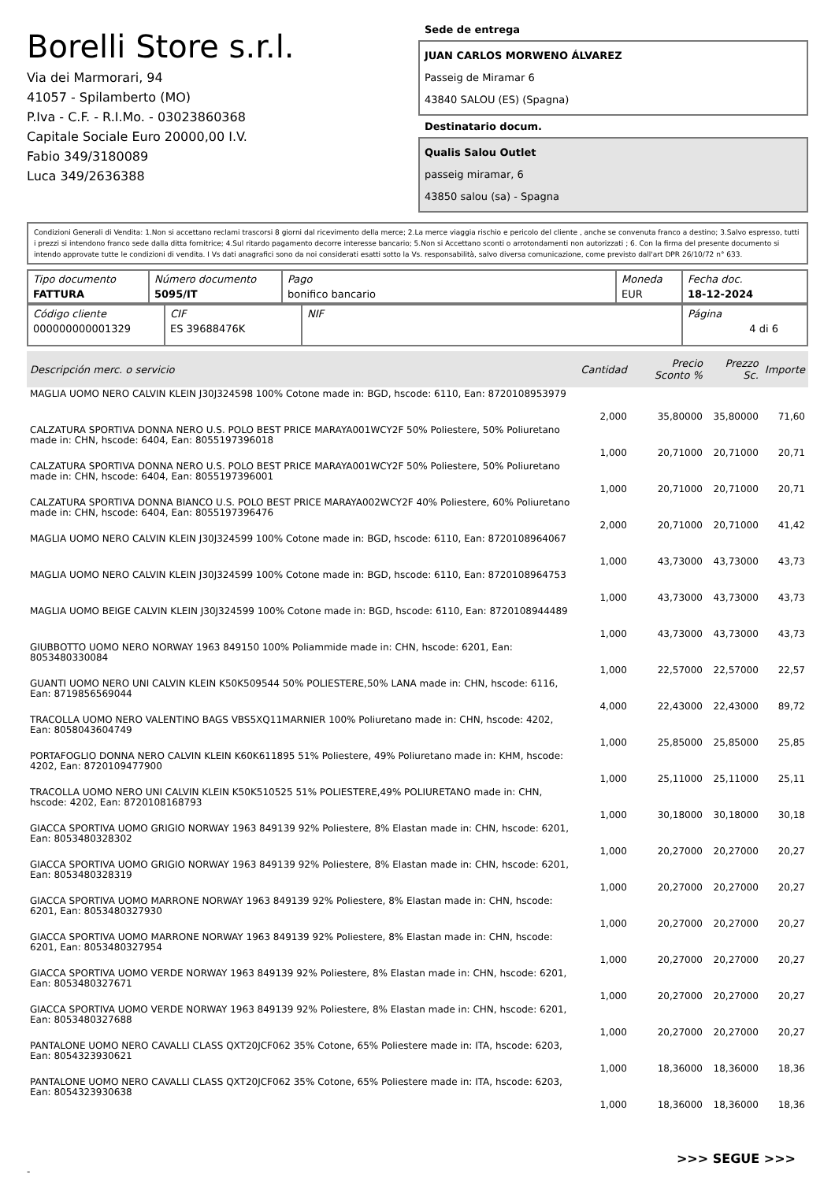Borelli Store s.r.l.
Via dei Marmorari, 94
41057 - Spilamberto (MO)
P.Iva - C.F. - R.I.Mo. - 03023860368
Capitale Sociale Euro 20000,00 I.V.
Fabio 349/3180089
Luca 349/2636388
Sede de entrega
JUAN CARLOS MORWENO ÁLVAREZ
Passeig de Miramar 6
43840 SALOU (ES) (Spagna)
Destinatario docum.
Qualis Salou Outlet
passeig miramar, 6
43850 salou (sa) - Spagna
Condizioni Generali di Vendita: 1.Non si accettano reclami trascorsi 8 giorni dal ricevimento della merce; 2.La merce viaggia rischio e pericolo del cliente , anche se convenuta franco a destino; 3.Salvo espresso, tutti i prezzi si intendono franco sede dalla ditta fornitrice; 4.Sul ritardo pagamento decorre interesse bancario; 5.Non si Accettano sconti o arrotondamenti non autorizzati ; 6. Con la firma del presente documento si intendo approvate tutte le condizioni di vendita. I Vs dati anagrafici sono da noi considerati esatti sotto la Vs. responsabilità, salvo diversa comunicazione, come previsto dall'art DPR 26/10/72 n° 633.
| Tipo documento FATTURA | Número documento 5095/IT | Pago bonifico bancario | Moneda EUR | Fecha doc. 18-12-2024 |
| Código cliente 000000000001329 | CIF ES 39688476K | NIF | Página 4 di 6 |
| Descripción merc. o servicio | Cantidad | Precio Sconto % | Prezzo Sc. | Importe |
| --- | --- | --- | --- | --- |
| MAGLIA UOMO NERO CALVIN KLEIN J30J324598 100% Cotone made in: BGD, hscode: 6110, Ean: 8720108953979 | 2,000 | 35,80000 | 35,80000 | 71,60 |
| CALZATURA SPORTIVA DONNA NERO U.S. POLO BEST PRICE MARAYA001WCY2F 50% Poliestere, 50% Poliuretano made in: CHN, hscode: 6404, Ean: 8055197396018 | 1,000 | 20,71000 | 20,71000 | 20,71 |
| CALZATURA SPORTIVA DONNA NERO U.S. POLO BEST PRICE MARAYA001WCY2F 50% Poliestere, 50% Poliuretano made in: CHN, hscode: 6404, Ean: 8055197396001 | 1,000 | 20,71000 | 20,71000 | 20,71 |
| CALZATURA SPORTIVA DONNA BIANCO U.S. POLO BEST PRICE MARAYA002WCY2F 40% Poliestere, 60% Poliuretano made in: CHN, hscode: 6404, Ean: 8055197396476 | 2,000 | 20,71000 | 20,71000 | 41,42 |
| MAGLIA UOMO NERO CALVIN KLEIN J30J324599 100% Cotone made in: BGD, hscode: 6110, Ean: 8720108964067 | 1,000 | 43,73000 | 43,73000 | 43,73 |
| MAGLIA UOMO NERO CALVIN KLEIN J30J324599 100% Cotone made in: BGD, hscode: 6110, Ean: 8720108964753 | 1,000 | 43,73000 | 43,73000 | 43,73 |
| MAGLIA UOMO BEIGE CALVIN KLEIN J30J324599 100% Cotone made in: BGD, hscode: 6110, Ean: 8720108944489 | 1,000 | 43,73000 | 43,73000 | 43,73 |
| GIUBBOTTO UOMO NERO NORWAY 1963 849150 100% Poliammide made in: CHN, hscode: 6201, Ean: 8053480330084 | 1,000 | 22,57000 | 22,57000 | 22,57 |
| GUANTI UOMO NERO UNI CALVIN KLEIN K50K509544 50% POLIESTERE,50% LANA made in: CHN, hscode: 6116, Ean: 8719856569044 | 4,000 | 22,43000 | 22,43000 | 89,72 |
| TRACOLLA UOMO NERO VALENTINO BAGS VBS5XQ11MARNIER 100% Poliuretano made in: CHN, hscode: 4202, Ean: 8058043604749 | 1,000 | 25,85000 | 25,85000 | 25,85 |
| PORTAFOGLIO DONNA NERO CALVIN KLEIN K60K611895 51% Poliestere, 49% Poliuretano made in: KHM, hscode: 4202, Ean: 8720109477900 | 1,000 | 25,11000 | 25,11000 | 25,11 |
| TRACOLLA UOMO NERO UNI CALVIN KLEIN K50K510525 51% POLIESTERE,49% POLIURETANO made in: CHN, hscode: 4202, Ean: 8720108168793 | 1,000 | 30,18000 | 30,18000 | 30,18 |
| GIACCA SPORTIVA UOMO GRIGIO NORWAY 1963 849139 92% Poliestere, 8% Elastan made in: CHN, hscode: 6201, Ean: 8053480328302 | 1,000 | 20,27000 | 20,27000 | 20,27 |
| GIACCA SPORTIVA UOMO GRIGIO NORWAY 1963 849139 92% Poliestere, 8% Elastan made in: CHN, hscode: 6201, Ean: 8053480328319 | 1,000 | 20,27000 | 20,27000 | 20,27 |
| GIACCA SPORTIVA UOMO MARRONE NORWAY 1963 849139 92% Poliestere, 8% Elastan made in: CHN, hscode: 6201, Ean: 8053480327930 | 1,000 | 20,27000 | 20,27000 | 20,27 |
| GIACCA SPORTIVA UOMO MARRONE NORWAY 1963 849139 92% Poliestere, 8% Elastan made in: CHN, hscode: 6201, Ean: 8053480327954 | 1,000 | 20,27000 | 20,27000 | 20,27 |
| GIACCA SPORTIVA UOMO VERDE NORWAY 1963 849139 92% Poliestere, 8% Elastan made in: CHN, hscode: 6201, Ean: 8053480327671 | 1,000 | 20,27000 | 20,27000 | 20,27 |
| GIACCA SPORTIVA UOMO VERDE NORWAY 1963 849139 92% Poliestere, 8% Elastan made in: CHN, hscode: 6201, Ean: 8053480327688 | 1,000 | 20,27000 | 20,27000 | 20,27 |
| PANTALONE UOMO NERO CAVALLI CLASS QXT20JCF062 35% Cotone, 65% Poliestere made in: ITA, hscode: 6203, Ean: 8054323930621 | 1,000 | 18,36000 | 18,36000 | 18,36 |
| PANTALONE UOMO NERO CAVALLI CLASS QXT20JCF062 35% Cotone, 65% Poliestere made in: ITA, hscode: 6203, Ean: 8054323930638 | 1,000 | 18,36000 | 18,36000 | 18,36 |
>>> SEGUE >>>
-